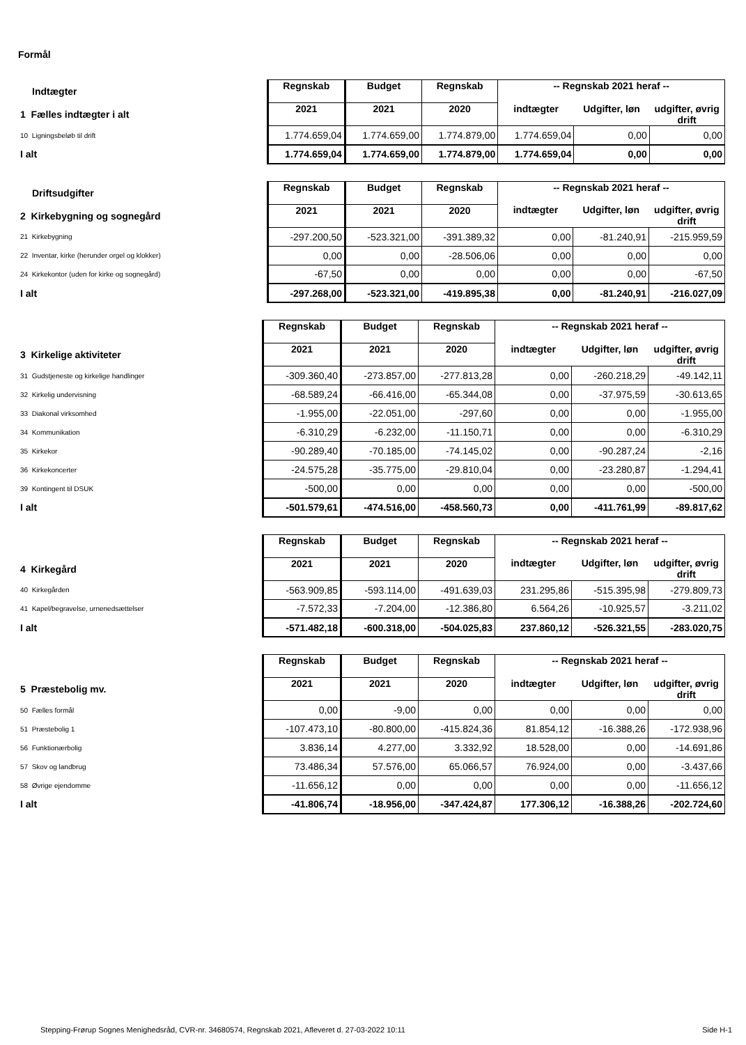Formål
| Indtægter | Regnskab | Budget | Regnskab | -- Regnskab 2021 heraf -- | | |
| 1 Fælles indtægter i alt | 2021 | 2021 | 2020 | indtægter | Udgifter, løn | udgifter, øvrig drift |
| 10 Ligningsbeløb til drift | 1.774.659,04 | 1.774.659,00 | 1.774.879,00 | 1.774.659,04 | 0,00 | 0,00 |
| I alt | 1.774.659,04 | 1.774.659,00 | 1.774.879,00 | 1.774.659,04 | 0,00 | 0,00 |
| Driftsudgifter | Regnskab | Budget | Regnskab | -- Regnskab 2021 heraf -- | | |
| 2 Kirkebygning og sognegård | 2021 | 2021 | 2020 | indtægter | Udgifter, løn | udgifter, øvrig drift |
| 21 Kirkebygning | -297.200,50 | -523.321,00 | -391.389,32 | 0,00 | -81.240,91 | -215.959,59 |
| 22 Inventar, kirke (herunder orgel og klokker) | 0,00 | 0,00 | -28.506,06 | 0,00 | 0,00 | 0,00 |
| 24 Kirkekontor (uden for kirke og sognegård) | -67,50 | 0,00 | 0,00 | 0,00 | 0,00 | -67,50 |
| I alt | -297.268,00 | -523.321,00 | -419.895,38 | 0,00 | -81.240,91 | -216.027,09 |
| | Regnskab | Budget | Regnskab | -- Regnskab 2021 heraf -- | | |
| 3 Kirkelige aktiviteter | 2021 | 2021 | 2020 | indtægter | Udgifter, løn | udgifter, øvrig drift |
| 31 Gudstjeneste og kirkelige handlinger | -309.360,40 | -273.857,00 | -277.813,28 | 0,00 | -260.218,29 | -49.142,11 |
| 32 Kirkelig undervisning | -68.589,24 | -66.416,00 | -65.344,08 | 0,00 | -37.975,59 | -30.613,65 |
| 33 Diakonal virksomhed | -1.955,00 | -22.051,00 | -297,60 | 0,00 | 0,00 | -1.955,00 |
| 34 Kommunikation | -6.310,29 | -6.232,00 | -11.150,71 | 0,00 | 0,00 | -6.310,29 |
| 35 Kirkekor | -90.289,40 | -70.185,00 | -74.145,02 | 0,00 | -90.287,24 | -2,16 |
| 36 Kirkekoncerter | -24.575,28 | -35.775,00 | -29.810,04 | 0,00 | -23.280,87 | -1.294,41 |
| 39 Kontingent til DSUK | -500,00 | 0,00 | 0,00 | 0,00 | 0,00 | -500,00 |
| I alt | -501.579,61 | -474.516,00 | -458.560,73 | 0,00 | -411.761,99 | -89.817,62 |
| | Regnskab | Budget | Regnskab | -- Regnskab 2021 heraf -- | | |
| 4 Kirkegård | 2021 | 2021 | 2020 | indtægter | Udgifter, løn | udgifter, øvrig drift |
| 40 Kirkegården | -563.909,85 | -593.114,00 | -491.639,03 | 231.295,86 | -515.395,98 | -279.809,73 |
| 41 Kapel/begravelse, urnenedsættelser | -7.572,33 | -7.204,00 | -12.386,80 | 6.564,26 | -10.925,57 | -3.211,02 |
| I alt | -571.482,18 | -600.318,00 | -504.025,83 | 237.860,12 | -526.321,55 | -283.020,75 |
| | Regnskab | Budget | Regnskab | -- Regnskab 2021 heraf -- | | |
| 5 Præstebolig mv. | 2021 | 2021 | 2020 | indtægter | Udgifter, løn | udgifter, øvrig drift |
| 50 Fælles formål | 0,00 | -9,00 | 0,00 | 0,00 | 0,00 | 0,00 |
| 51 Præstebolig 1 | -107.473,10 | -80.800,00 | -415.824,36 | 81.854,12 | -16.388,26 | -172.938,96 |
| 56 Funktionærbolig | 3.836,14 | 4.277,00 | 3.332,92 | 18.528,00 | 0,00 | -14.691,86 |
| 57 Skov og landbrug | 73.486,34 | 57.576,00 | 65.066,57 | 76.924,00 | 0,00 | -3.437,66 |
| 58 Øvrige ejendomme | -11.656,12 | 0,00 | 0,00 | 0,00 | 0,00 | -11.656,12 |
| I alt | -41.806,74 | -18.956,00 | -347.424,87 | 177.306,12 | -16.388,26 | -202.724,60 |
Stepping-Frørup Sognes Menighedsråd, CVR-nr. 34680574, Regnskab 2021, Afleveret d. 27-03-2022 10:11 Side H-1